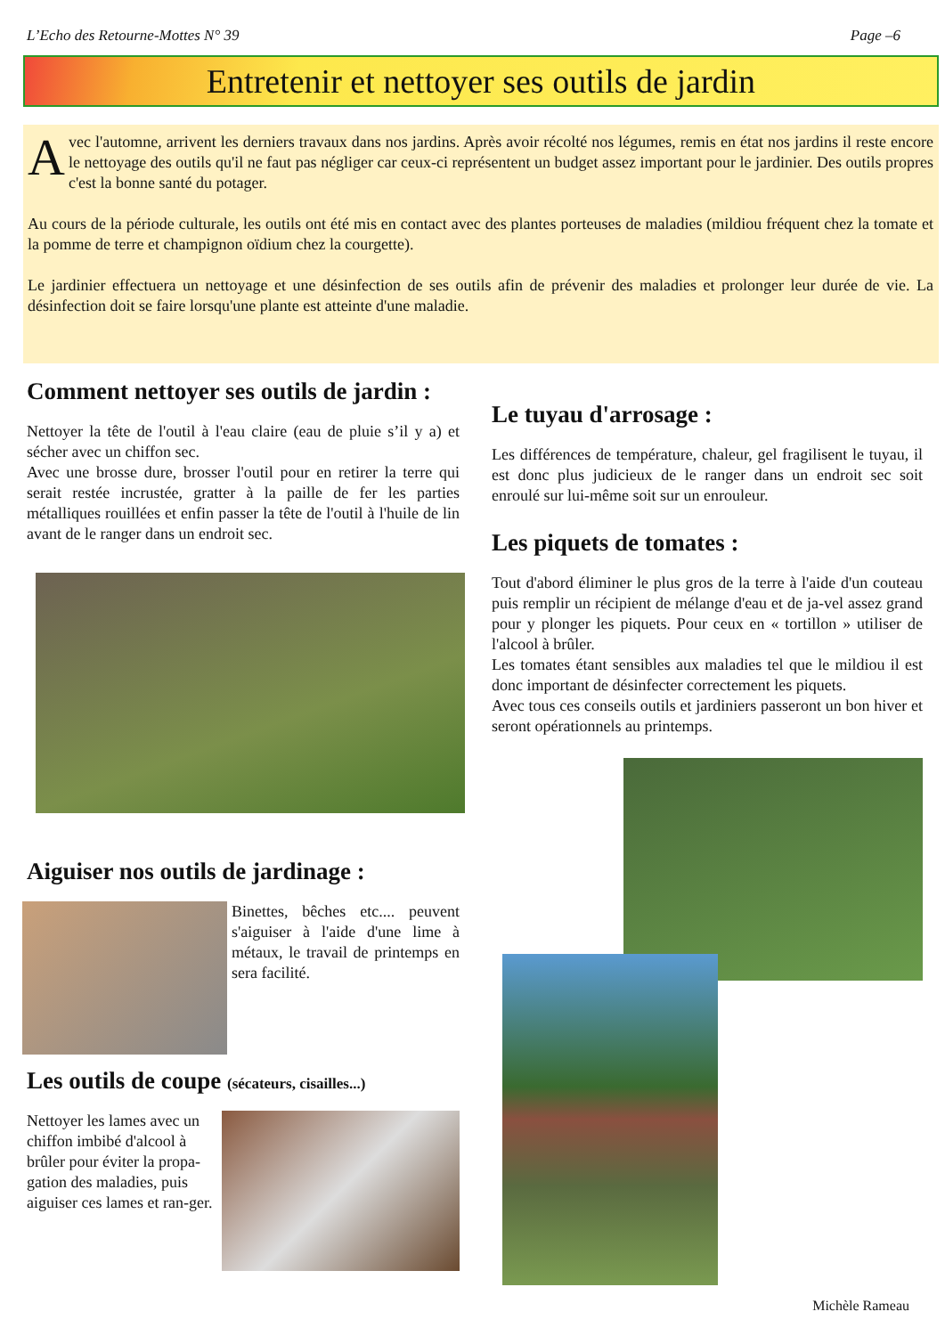L’Echo des Retourne-Mottes N° 39 Page –6
Entretenir et nettoyer ses outils de jardin
Avec l'automne, arrivent les derniers travaux dans nos jardins. Après avoir récolté nos légumes, remis en état nos jardins il reste encore le nettoyage des outils qu'il ne faut pas négliger car ceux-ci représentent un budget assez important pour le jardinier. Des outils propres c'est la bonne santé du potager.
Au cours de la période culturale, les outils ont été mis en contact avec des plantes porteuses de maladies (mildiou fréquent chez la tomate et la pomme de terre et champignon oïdium chez la courgette).
Le jardinier effectuera un nettoyage et une désinfection de ses outils afin de prévenir des maladies et prolonger leur durée de vie. La désinfection doit se faire lorsqu'une plante est atteinte d'une maladie.
Comment nettoyer ses outils de jardin :
Nettoyer la tête de l'outil à l'eau claire (eau de pluie s’il y a) et sécher avec un chiffon sec.
Avec une brosse dure, brosser l'outil pour en retirer la terre qui serait restée incrustée, gratter à la paille de fer les parties métalliques rouillées et enfin passer la tête de l'outil à l'huile de lin avant de le ranger dans un endroit sec.
Aiguiser nos outils de jardinage :
Binettes, bêches etc.... peuvent s'aiguiser à l'aide d'une lime à métaux, le travail de printemps en sera facilité.
Les outils de coupe (sécateurs, cisailles...)
Nettoyer les lames avec un chiffon imbibé d'alcool à brûler pour éviter la propa-gation des maladies, puis aiguiser ces lames et ran-ger.
Le tuyau d'arrosage :
Les différences de température, chaleur, gel fragilisent le tuyau, il est donc plus judicieux de le ranger dans un endroit sec soit enroulé sur lui-même soit sur un enrouleur.
Les piquets de tomates :
Tout d'abord éliminer le plus gros de la terre à l'aide d'un couteau puis remplir un récipient de mélange d'eau et de ja-vel assez grand pour y plonger les piquets. Pour ceux en « tortillon » utiliser de l'alcool à brûler.
Les tomates étant sensibles aux maladies tel que le mildiou il est donc important de désinfecter correctement les piquets.
Avec tous ces conseils outils et jardiniers passeront un bon hiver et seront opérationnels au printemps.
Michèle Rameau